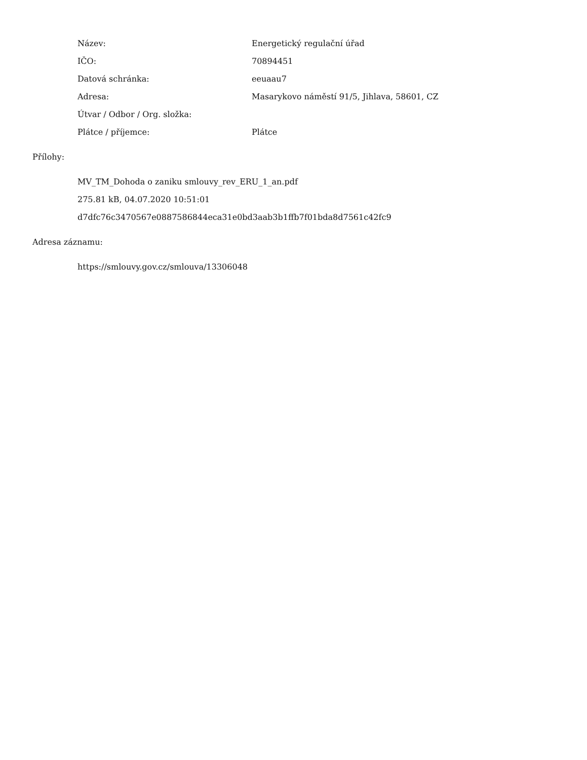| Název: | Energetický regulační úřad |
| IČO: | 70894451 |
| Datová schránka: | eeuaau7 |
| Adresa: | Masarykovo náměstí 91/5, Jihlava, 58601, CZ |
| Útvar / Odbor / Org. složka: | |
| Plátce / příjemce: | Plátce |
Přílohy:
MV_TM_Dohoda o zaniku smlouvy_rev_ERU_1_an.pdf
275.81 kB, 04.07.2020 10:51:01
d7dfc76c3470567e0887586844eca31e0bd3aab3b1ffb7f01bda8d7561c42fc9
Adresa záznamu:
https://smlouvy.gov.cz/smlouva/13306048